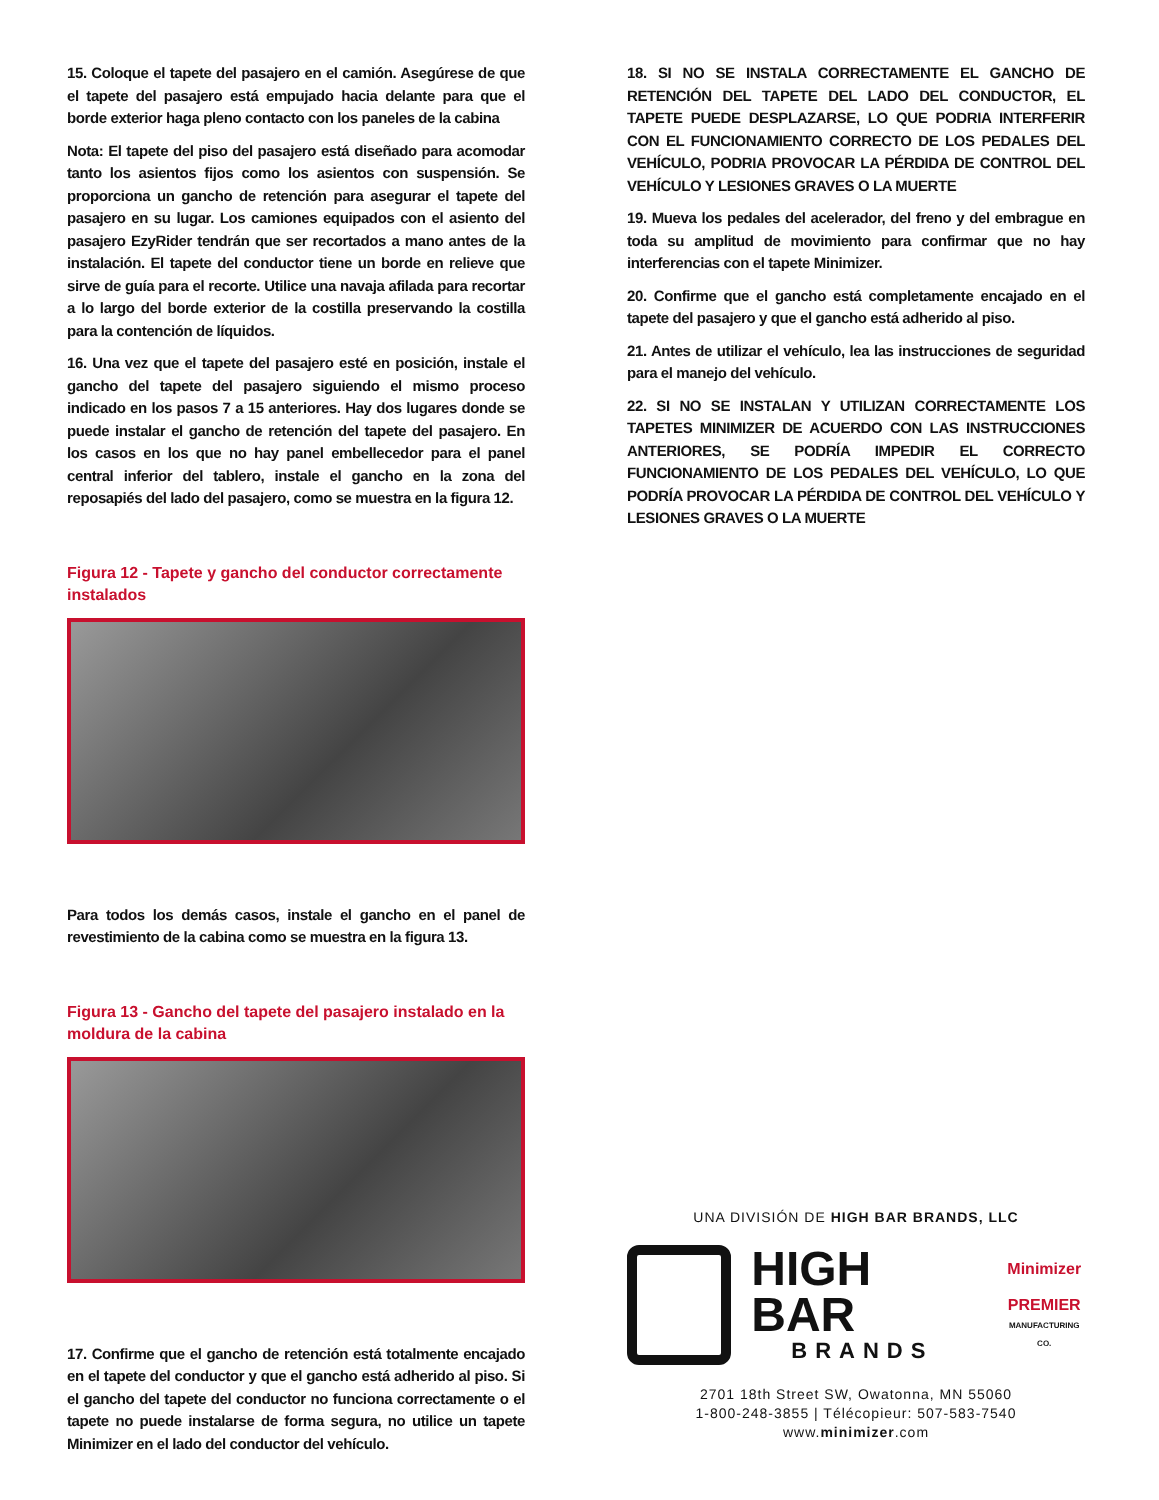15. Coloque el tapete del pasajero en el camión. Asegúrese de que el tapete del pasajero está empujado hacia delante para que el borde exterior haga pleno contacto con los paneles de la cabina
Nota: El tapete del piso del pasajero está diseñado para acomodar tanto los asientos fijos como los asientos con suspensión. Se proporciona un gancho de retención para asegurar el tapete del pasajero en su lugar. Los camiones equipados con el asiento del pasajero EzyRider tendrán que ser recortados a mano antes de la instalación. El tapete del conductor tiene un borde en relieve que sirve de guía para el recorte. Utilice una navaja afilada para recortar a lo largo del borde exterior de la costilla preservando la costilla para la contención de líquidos.
16. Una vez que el tapete del pasajero esté en posición, instale el gancho del tapete del pasajero siguiendo el mismo proceso indicado en los pasos 7 a 15 anteriores. Hay dos lugares donde se puede instalar el gancho de retención del tapete del pasajero. En los casos en los que no hay panel embellecedor para el panel central inferior del tablero, instale el gancho en la zona del reposapiés del lado del pasajero, como se muestra en la figura 12.
Figura 12 - Tapete y gancho del conductor correctamente instalados
Para todos los demás casos, instale el gancho en el panel de revestimiento de la cabina como se muestra en la figura 13.
Figura 13 - Gancho del tapete del pasajero instalado en la moldura de la cabina
17. Confirme que el gancho de retención está totalmente encajado en el tapete del conductor y que el gancho está adherido al piso. Si el gancho del tapete del conductor no funciona correctamente o el tapete no puede instalarse de forma segura, no utilice un tapete Minimizer en el lado del conductor del vehículo.
18. SI NO SE INSTALA CORRECTAMENTE EL GANCHO DE RETENCIÓN DEL TAPETE DEL LADO DEL CONDUCTOR, EL TAPETE PUEDE DESPLAZARSE, LO QUE PODRIA INTERFERIR CON EL FUNCIONAMIENTO CORRECTO DE LOS PEDALES DEL VEHÍCULO, PODRIA PROVOCAR LA PÉRDIDA DE CONTROL DEL VEHÍCULO Y LESIONES GRAVES O LA MUERTE
19. Mueva los pedales del acelerador, del freno y del embrague en toda su amplitud de movimiento para confirmar que no hay interferencias con el tapete Minimizer.
20. Confirme que el gancho está completamente encajado en el tapete del pasajero y que el gancho está adherido al piso.
21. Antes de utilizar el vehículo, lea las instrucciones de seguridad para el manejo del vehículo.
22. SI NO SE INSTALAN Y UTILIZAN CORRECTAMENTE LOS TAPETES MINIMIZER DE ACUERDO CON LAS INSTRUCCIONES ANTERIORES, SE PODRÍA IMPEDIR EL CORRECTO FUNCIONAMIENTO DE LOS PEDALES DEL VEHÍCULO, LO QUE PODRÍA PROVOCAR LA PÉRDIDA DE CONTROL DEL VEHÍCULO Y LESIONES GRAVES O LA MUERTE
UNA DIVISIÓN DE HIGH BAR BRANDS, LLC
HIGH BAR
BRANDS
Minimizer
PREMIER
MANUFACTURING CO.
2701 18th Street SW, Owatonna, MN 55060
1-800-248-3855 | Télécopieur: 507-583-7540
www.minimizer.com